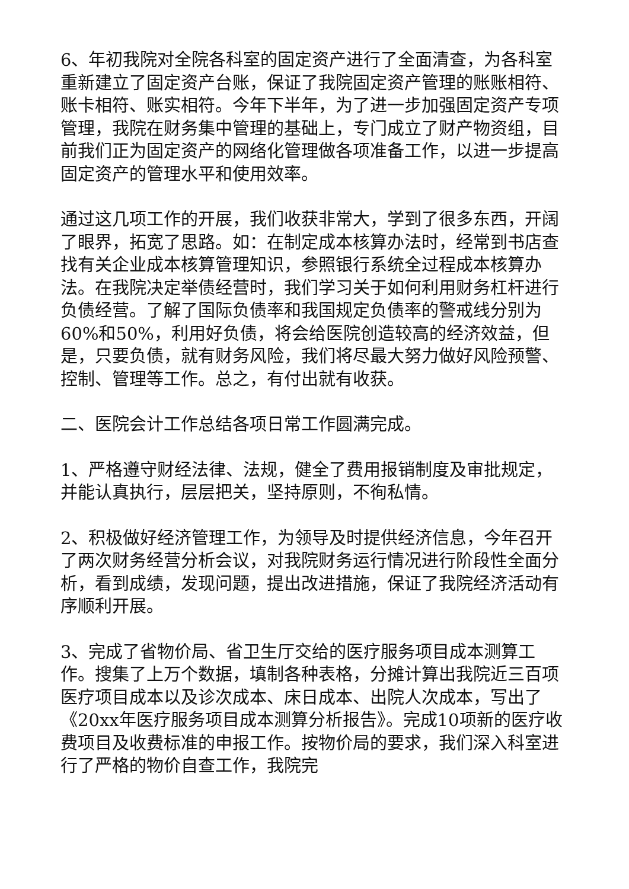6、年初我院对全院各科室的固定资产进行了全面清查，为各科室重新建立了固定资产台账，保证了我院固定资产管理的账账相符、账卡相符、账实相符。今年下半年，为了进一步加强固定资产专项管理，我院在财务集中管理的基础上，专门成立了财产物资组，目前我们正为固定资产的网络化管理做各项准备工作，以进一步提高固定资产的管理水平和使用效率。
通过这几项工作的开展，我们收获非常大，学到了很多东西，开阔了眼界，拓宽了思路。如：在制定成本核算办法时，经常到书店查找有关企业成本核算管理知识，参照银行系统全过程成本核算办法。在我院决定举债经营时，我们学习关于如何利用财务杠杆进行负债经营。了解了国际负债率和我国规定负债率的警戒线分别为60%和50%，利用好负债，将会给医院创造较高的经济效益，但是，只要负债，就有财务风险，我们将尽最大努力做好风险预警、控制、管理等工作。总之，有付出就有收获。
二、医院会计工作总结各项日常工作圆满完成。
1、严格遵守财经法律、法规，健全了费用报销制度及审批规定，并能认真执行，层层把关，坚持原则，不徇私情。
2、积极做好经济管理工作，为领导及时提供经济信息，今年召开了两次财务经营分析会议，对我院财务运行情况进行阶段性全面分析，看到成绩，发现问题，提出改进措施，保证了我院经济活动有序顺利开展。
3、完成了省物价局、省卫生厅交给的医疗服务项目成本测算工作。搜集了上万个数据，填制各种表格，分摊计算出我院近三百项医疗项目成本以及诊次成本、床日成本、出院人次成本，写出了《20xx年医疗服务项目成本测算分析报告》。完成10项新的医疗收费项目及收费标准的申报工作。按物价局的要求，我们深入科室进行了严格的物价自查工作，我院完